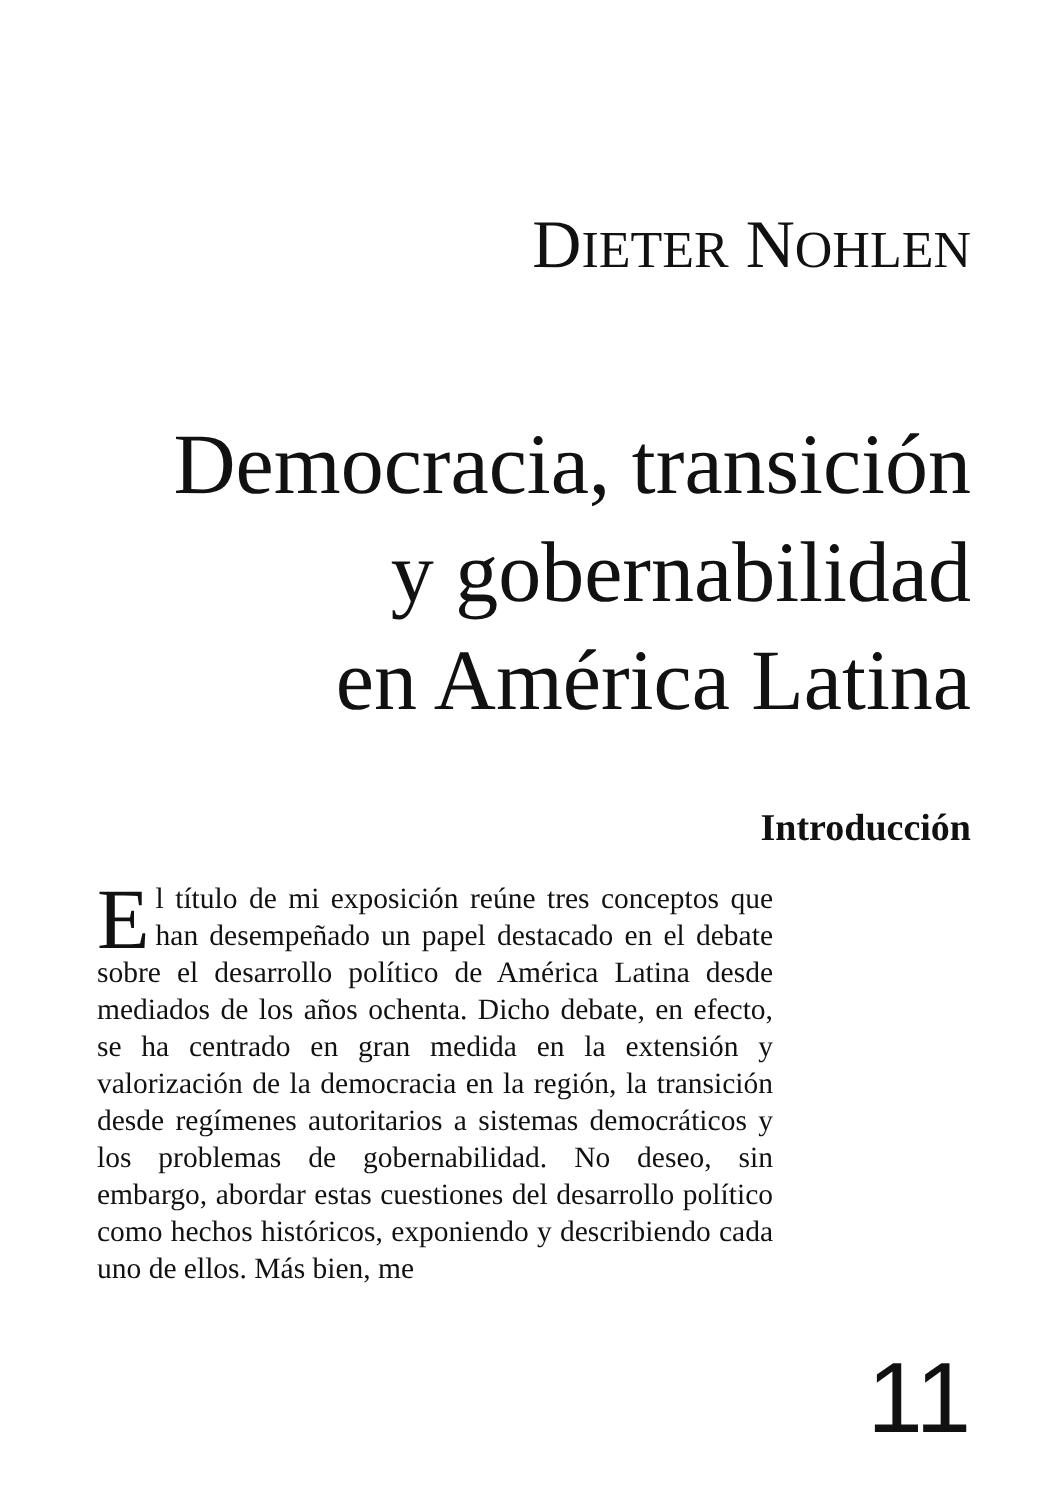DIETER NOHLEN
Democracia, transición
y gobernabilidad
en América Latina
Introducción
El título de mi exposición reúne tres conceptos que han desempeñado un papel destacado en el debate sobre el desarrollo político de América Latina desde mediados de los años ochenta. Dicho debate, en efecto, se ha centrado en gran medida en la extensión y valorización de la democracia en la región, la transición desde regímenes autoritarios a sistemas democráticos y los problemas de gobernabilidad. No deseo, sin embargo, abordar estas cuestiones del desarrollo político como hechos históricos, exponiendo y describiendo cada uno de ellos. Más bien, me
11